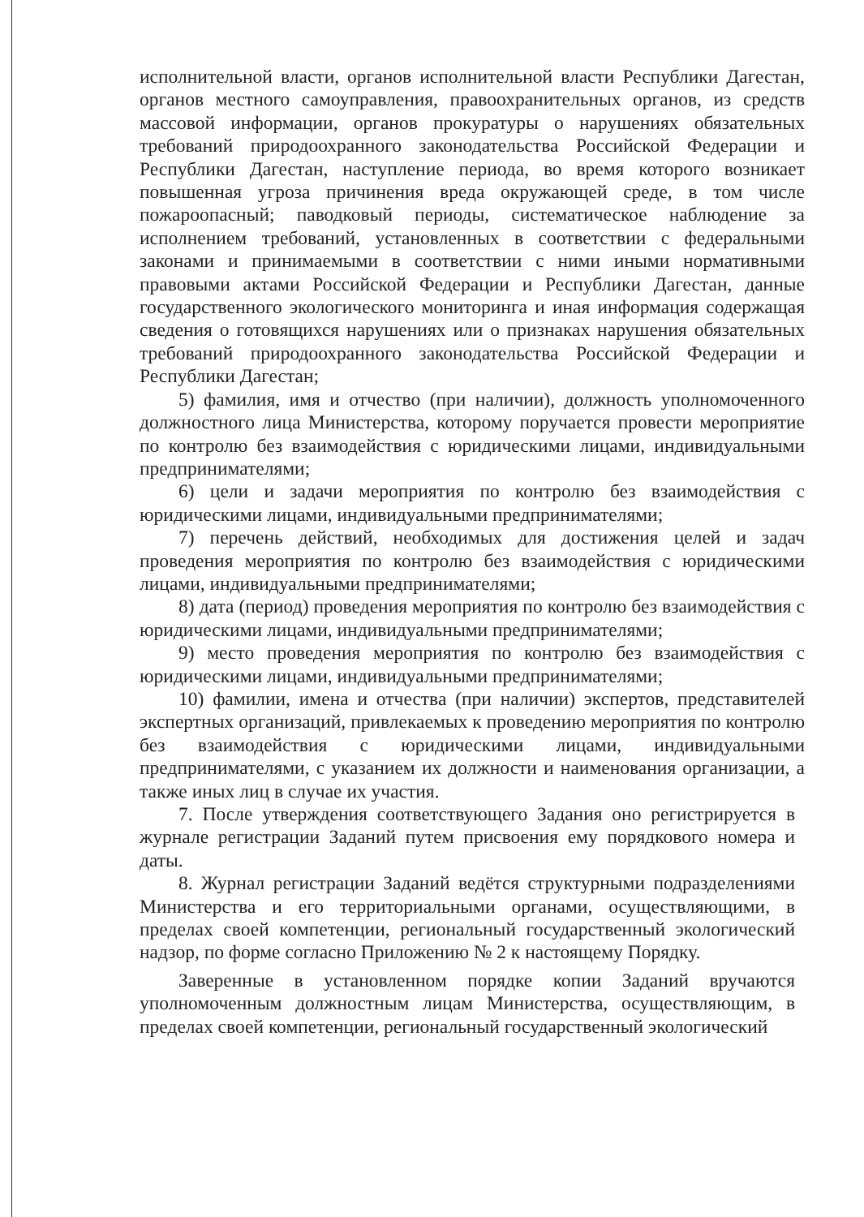исполнительной власти, органов исполнительной власти Республики Дагестан, органов местного самоуправления, правоохранительных органов, из средств массовой информации, органов прокуратуры о нарушениях обязательных требований природоохранного законодательства Российской Федерации и Республики Дагестан, наступление периода, во время которого возникает повышенная угроза причинения вреда окружающей среде, в том числе пожароопасный; паводковый периоды, систематическое наблюдение за исполнением требований, установленных в соответствии с федеральными законами и принимаемыми в соответствии с ними иными нормативными правовыми актами Российской Федерации и Республики Дагестан, данные государственного экологического мониторинга и иная информация содержащая сведения о готовящихся нарушениях или о признаках нарушения обязательных требований природоохранного законодательства Российской Федерации и Республики Дагестан;
5) фамилия, имя и отчество (при наличии), должность уполномоченного должностного лица Министерства, которому поручается провести мероприятие по контролю без взаимодействия с юридическими лицами, индивидуальными предпринимателями;
6) цели и задачи мероприятия по контролю без взаимодействия с юридическими лицами, индивидуальными предпринимателями;
7) перечень действий, необходимых для достижения целей и задач проведения мероприятия по контролю без взаимодействия с юридическими лицами, индивидуальными предпринимателями;
8) дата (период) проведения мероприятия по контролю без взаимодействия с юридическими лицами, индивидуальными предпринимателями;
9) место проведения мероприятия по контролю без взаимодействия с юридическими лицами, индивидуальными предпринимателями;
10) фамилии, имена и отчества (при наличии) экспертов, представителей экспертных организаций, привлекаемых к проведению мероприятия по контролю без взаимодействия с юридическими лицами, индивидуальными предпринимателями, с указанием их должности и наименования организации, а также иных лиц в случае их участия.
7. После утверждения соответствующего Задания оно регистрируется в журнале регистрации Заданий путем присвоения ему порядкового номера и даты.
8. Журнал регистрации Заданий ведётся структурными подразделениями Министерства и его территориальными органами, осуществляющими, в пределах своей компетенции, региональный государственный экологический надзор, по форме согласно Приложению № 2 к настоящему Порядку.
Заверенные в установленном порядке копии Заданий вручаются уполномоченным должностным лицам Министерства, осуществляющим, в пределах своей компетенции, региональный государственный экологический